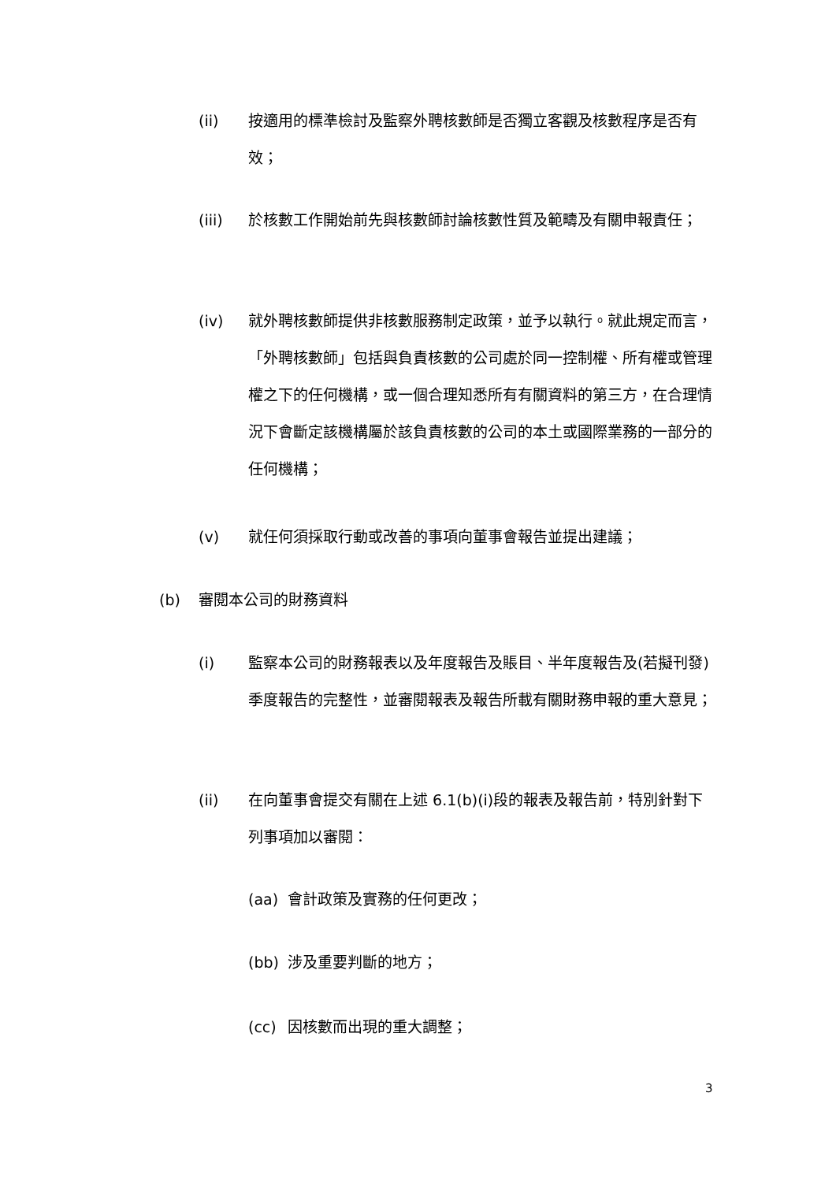(ii) 按適用的標準檢討及監察外聘核數師是否獨立客觀及核數程序是否有效；
(iii) 於核數工作開始前先與核數師討論核數性質及範疇及有關申報責任；
(iv) 就外聘核數師提供非核數服務制定政策，並予以執行。就此規定而言，「外聘核數師」包括與負責核數的公司處於同一控制權、所有權或管理權之下的任何機構，或一個合理知悉所有有關資料的第三方，在合理情況下會斷定該機構屬於該負責核數的公司的本土或國際業務的一部分的任何機構；
(v) 就任何須採取行動或改善的事項向董事會報告並提出建議；
(b) 審閱本公司的財務資料
(i) 監察本公司的財務報表以及年度報告及賬目、半年度報告及(若擬刊發)季度報告的完整性，並審閱報表及報告所載有關財務申報的重大意見；
(ii) 在向董事會提交有關在上述 6.1(b)(i)段的報表及報告前，特別針對下列事項加以審閱：
(aa) 會計政策及實務的任何更改；
(bb) 涉及重要判斷的地方；
(cc) 因核數而出現的重大調整；
3